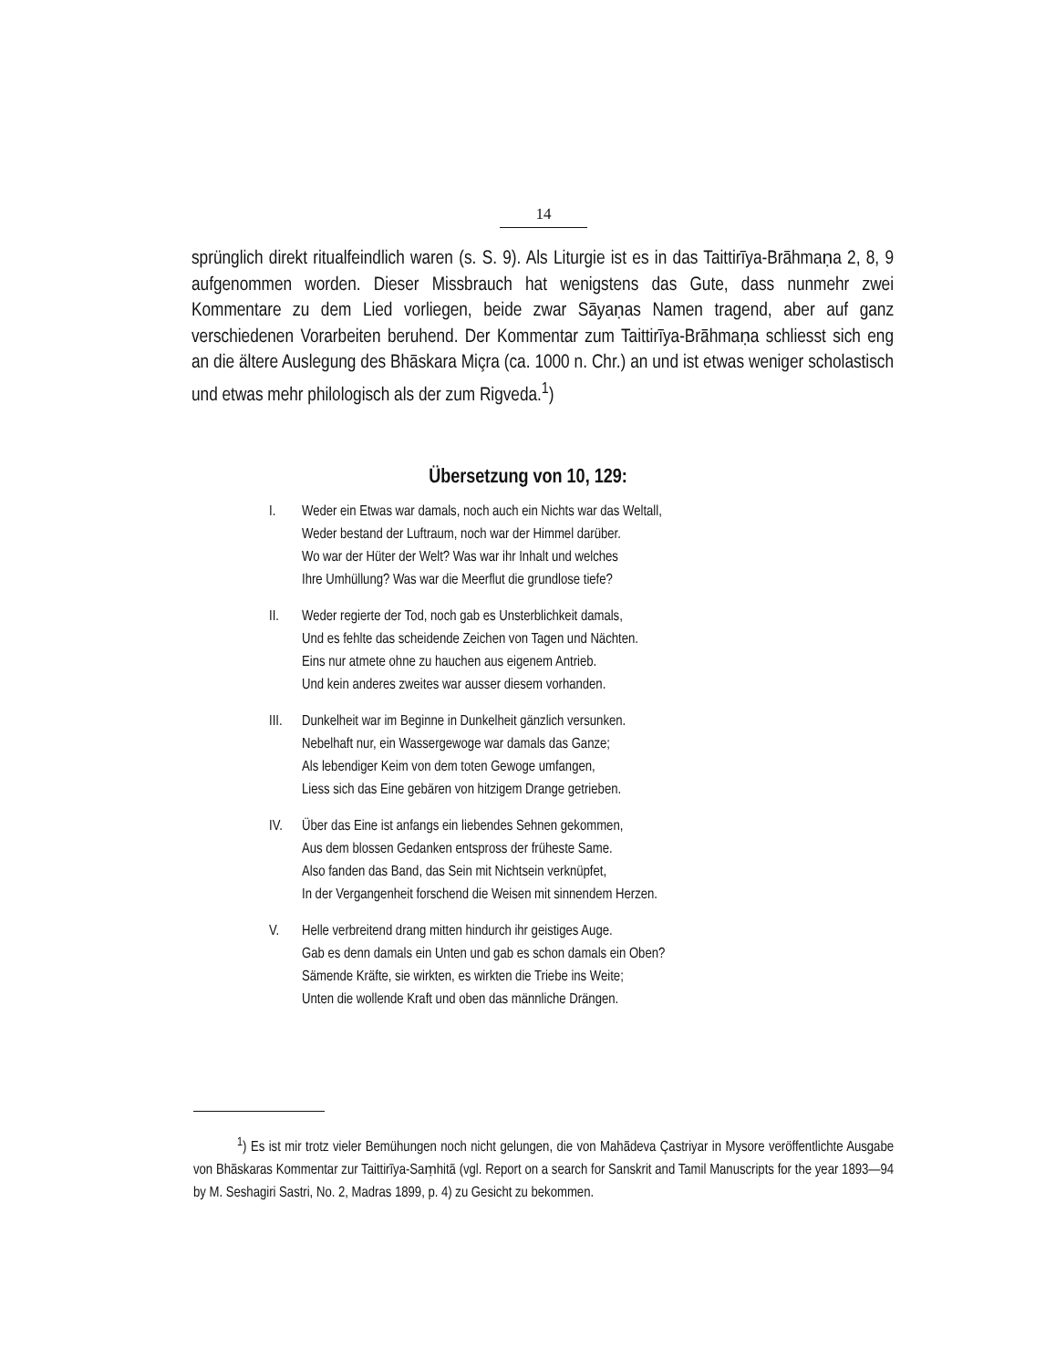14
sprünglich direkt ritualfeindlich waren (s. S. 9). Als Liturgie ist es in das Taittirīya-Brāhmaṇa 2, 8, 9 aufgenommen worden. Dieser Missbrauch hat wenigstens das Gute, dass nunmehr zwei Kommentare zu dem Lied vorliegen, beide zwar Sāyaṇas Namen tragend, aber auf ganz verschiedenen Vorarbeiten beruhend. Der Kommentar zum Taittirīya-Brāhmaṇa schliesst sich eng an die ältere Auslegung des Bhāskara Miçra (ca. 1000 n. Chr.) an und ist etwas weniger scholastisch und etwas mehr philologisch als der zum Rigveda.<sup>1</sup>)
Übersetzung von 10, 129:
I. Weder ein Etwas war damals, noch auch ein Nichts war das Weltall,
Weder bestand der Luftraum, noch war der Himmel darüber.
Wo war der Hüter der Welt? Was war ihr Inhalt und welches
Ihre Umhüllung? Was war die Meerflut die grundlose tiefe?
II. Weder regierte der Tod, noch gab es Unsterblichkeit damals,
Und es fehlte das scheidende Zeichen von Tagen und Nächten.
Eins nur atmete ohne zu hauchen aus eigenem Antrieb.
Und kein anderes zweites war ausser diesem vorhanden.
III.
Dunkelheit war im Beginne in Dunkelheit gänzlich versunken.
Nebelhaft nur, ein Wassergewoge war damals das Ganze;
Als lebendiger Keim von dem toten Gewoge umfangen,
Liess sich das Eine gebären von hitzigem Drange getrieben.
IV. Über das Eine ist anfangs ein liebendes Sehnen gekommen,
Aus dem blossen Gedanken entspross der früheste Same.
Also fanden das Band, das Sein mit Nichtsein verknüpfet,
In der Vergangenheit forschend die Weisen mit sinnendem Herzen.
V. Helle verbreitend drang mitten hindurch ihr geistiges Auge.
Gab es denn damals ein Unten und gab es schon damals ein Oben?
Sämende Kräfte, sie wirkten, es wirkten die Triebe ins Weite;
Unten die wollende Kraft und oben das männliche Drängen.
<sup>1</sup>) Es ist mir trotz vieler Bemühungen noch nicht gelungen, die von Mahādeva Çastriyar in Mysore veröffentlichte Ausgabe von Bhāskaras Kommentar zur Taittirīya-Saṃhitā (vgl. Report on a search for Sanskrit and Tamil Manuscripts for the year 1893—94 by M. Seshagiri Sastri, No. 2, Madras 1899, p. 4) zu Gesicht zu bekommen.